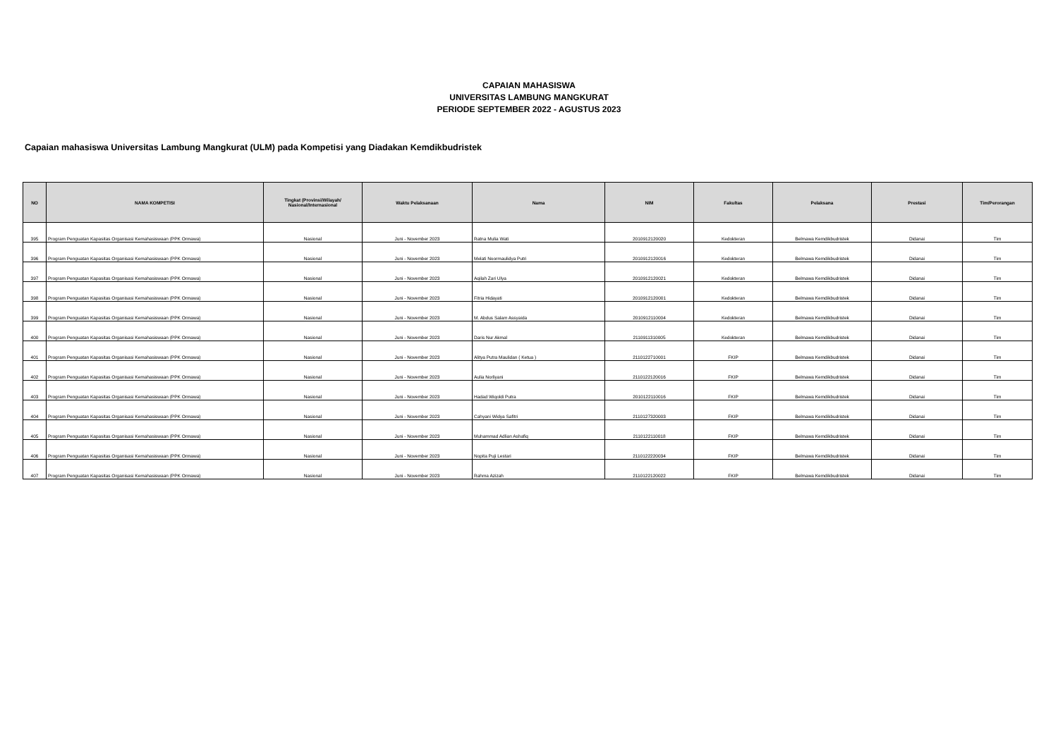CAPAIAN MAHASISWA
UNIVERSITAS LAMBUNG MANGKURAT
PERIODE SEPTEMBER 2022 - AGUSTUS 2023
Capaian mahasiswa Universitas Lambung Mangkurat (ULM) pada Kompetisi yang Diadakan Kemdikbudristek
| NO | NAMA KOMPETISI | Tingkat (Provinsi/Wilayah/ Nasional/Internasional | Waktu Pelaksanaan | Nama | NIM | Fakultas | Pelaksana | Prestasi | Tim/Perorangan |
| --- | --- | --- | --- | --- | --- | --- | --- | --- | --- |
| 395 | Program Penguatan Kapasitas Organisasi Kemahasiswaan (PPK Ormawa) | Nasional | Juni - November 2023 | Ratna Mulia Wati | 2010912120020 | Kedokteran | Belmawa Kemdikbudristek | Didanai | Tim |
| 396 | Program Penguatan Kapasitas Organisasi Kemahasiswaan (PPK Ormawa) | Nasional | Juni - November 2023 | Melati Noormaulidya Putri | 2010912120016 | Kedokteran | Belmawa Kemdikbudristek | Didanai | Tim |
| 397 | Program Penguatan Kapasitas Organisasi Kemahasiswaan (PPK Ormawa) | Nasional | Juni - November 2023 | Aqilah Zari Ulya | 2010912120021 | Kedokteran | Belmawa Kemdikbudristek | Didanai | Tim |
| 398 | Program Penguatan Kapasitas Organisasi Kemahasiswaan (PPK Ormawa) | Nasional | Juni - November 2023 | Fitria Hidayati | 2010912120001 | Kedokteran | Belmawa Kemdikbudristek | Didanai | Tim |
| 399 | Program Penguatan Kapasitas Organisasi Kemahasiswaan (PPK Ormawa) | Nasional | Juni - November 2023 | M. Abdus Salam Assyaida | 2010912110004 | Kedokteran | Belmawa Kemdikbudristek | Didanai | Tim |
| 400 | Program Penguatan Kapasitas Organisasi Kemahasiswaan (PPK Ormawa) | Nasional | Juni - November 2023 | Daris Nur Akmal | 2110911310005 | Kedokteran | Belmawa Kemdikbudristek | Didanai | Tim |
| 401 | Program Penguatan Kapasitas Organisasi Kemahasiswaan (PPK Ormawa) | Nasional | Juni - November 2023 | Alitya Putra Maulidan ( Ketua ) | 2110122710001 | FKIP | Belmawa Kemdikbudristek | Didanai | Tim |
| 402 | Program Penguatan Kapasitas Organisasi Kemahasiswaan (PPK Ormawa) | Nasional | Juni - November 2023 | Aulia Norliyani | 2110122120016 | FKIP | Belmawa Kemdikbudristek | Didanai | Tim |
| 403 | Program Penguatan Kapasitas Organisasi Kemahasiswaan (PPK Ormawa) | Nasional | Juni - November 2023 | Hadad Wiqoldi Putra | 2010122110016 | FKIP | Belmawa Kemdikbudristek | Didanai | Tim |
| 404 | Program Penguatan Kapasitas Organisasi Kemahasiswaan (PPK Ormawa) | Nasional | Juni - November 2023 | Cahyani Widya Safitri | 2110127320003 | FKIP | Belmawa Kemdikbudristek | Didanai | Tim |
| 405 | Program Penguatan Kapasitas Organisasi Kemahasiswaan (PPK Ormawa) | Nasional | Juni - November 2023 | Muhammad Adlian Ashafiq | 2110122110018 | FKIP | Belmawa Kemdikbudristek | Didanai | Tim |
| 406 | Program Penguatan Kapasitas Organisasi Kemahasiswaan (PPK Ormawa) | Nasional | Juni - November 2023 | Nopita Puji Lestari | 2110122220034 | FKIP | Belmawa Kemdikbudristek | Didanai | Tim |
| 407 | Program Penguatan Kapasitas Organisasi Kemahasiswaan (PPK Ormawa) | Nasional | Juni - November 2023 | Rahma Azizah | 2110122120022 | FKIP | Belmawa Kemdikbudristek | Didanai | Tim |